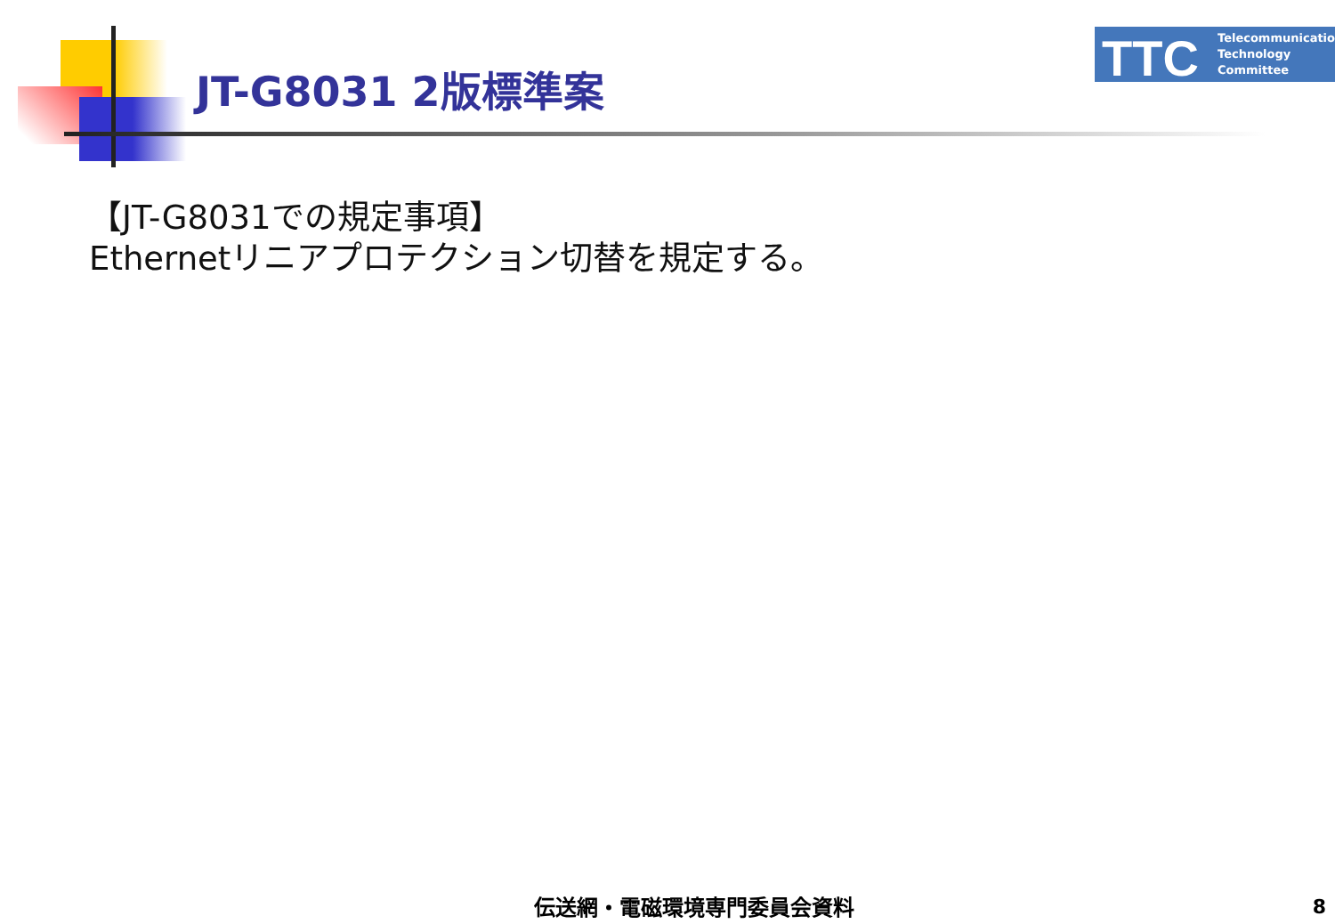JT-G8031 2版標準案
TTC
Telecommunication
Technology
Committee
【JT-G8031での規定事項】
Ethernetリニアプロテクション切替を規定する。
伝送網・電磁環境専門委員会資料 8